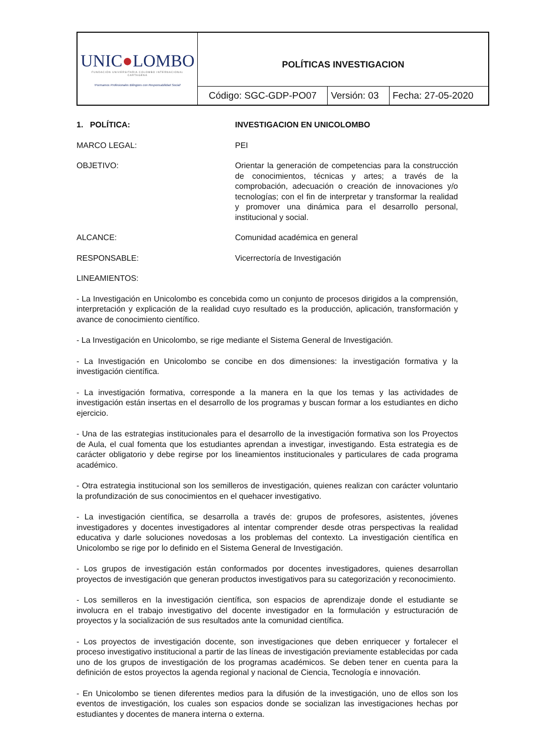| UNIC ● LOMBO FUNDACIÓN UNIVERSITARIA COLOMBO INTERNACIONAL CARTAGENA !Formamos Profesionales Bilingües con Responsabilidad Social! | POLÍTICAS INVESTIGACION | | |
| | Código: SGC-GDP-PO07 | Versión: 03 | Fecha: 27-05-2020 |
1. POLÍTICA: INVESTIGACION EN UNICOLOMBO
MARCO LEGAL: PEI
OBJETIVO: Orientar la generación de competencias para la construcción de conocimientos, técnicas y artes; a través de la comprobación, adecuación o creación de innovaciones y/o tecnologías; con el fin de interpretar y transformar la realidad y promover una dinámica para el desarrollo personal, institucional y social.
ALCANCE: Comunidad académica en general
RESPONSABLE: Vicerrectoría de Investigación
LINEAMIENTOS:
- La Investigación en Unicolombo es concebida como un conjunto de procesos dirigidos a la comprensión, interpretación y explicación de la realidad cuyo resultado es la producción, aplicación, transformación y avance de conocimiento científico.
- La Investigación en Unicolombo, se rige mediante el Sistema General de Investigación.
- La Investigación en Unicolombo se concibe en dos dimensiones: la investigación formativa y la investigación científica.
- La investigación formativa, corresponde a la manera en la que los temas y las actividades de investigación están insertas en el desarrollo de los programas y buscan formar a los estudiantes en dicho ejercicio.
- Una de las estrategias institucionales para el desarrollo de la investigación formativa son los Proyectos de Aula, el cual fomenta que los estudiantes aprendan a investigar, investigando. Esta estrategia es de carácter obligatorio y debe regirse por los lineamientos institucionales y particulares de cada programa académico.
- Otra estrategia institucional son los semilleros de investigación, quienes realizan con carácter voluntario la profundización de sus conocimientos en el quehacer investigativo.
- La investigación científica, se desarrolla a través de: grupos de profesores, asistentes, jóvenes investigadores y docentes investigadores al intentar comprender desde otras perspectivas la realidad educativa y darle soluciones novedosas a los problemas del contexto. La investigación científica en Unicolombo se rige por lo definido en el Sistema General de Investigación.
- Los grupos de investigación están conformados por docentes investigadores, quienes desarrollan proyectos de investigación que generan productos investigativos para su categorización y reconocimiento.
- Los semilleros en la investigación científica, son espacios de aprendizaje donde el estudiante se involucra en el trabajo investigativo del docente investigador en la formulación y estructuración de proyectos y la socialización de sus resultados ante la comunidad científica.
- Los proyectos de investigación docente, son investigaciones que deben enriquecer y fortalecer el proceso investigativo institucional a partir de las líneas de investigación previamente establecidas por cada uno de los grupos de investigación de los programas académicos. Se deben tener en cuenta para la definición de estos proyectos la agenda regional y nacional de Ciencia, Tecnología e innovación.
- En Unicolombo se tienen diferentes medios para la difusión de la investigación, uno de ellos son los eventos de investigación, los cuales son espacios donde se socializan las investigaciones hechas por estudiantes y docentes de manera interna o externa.